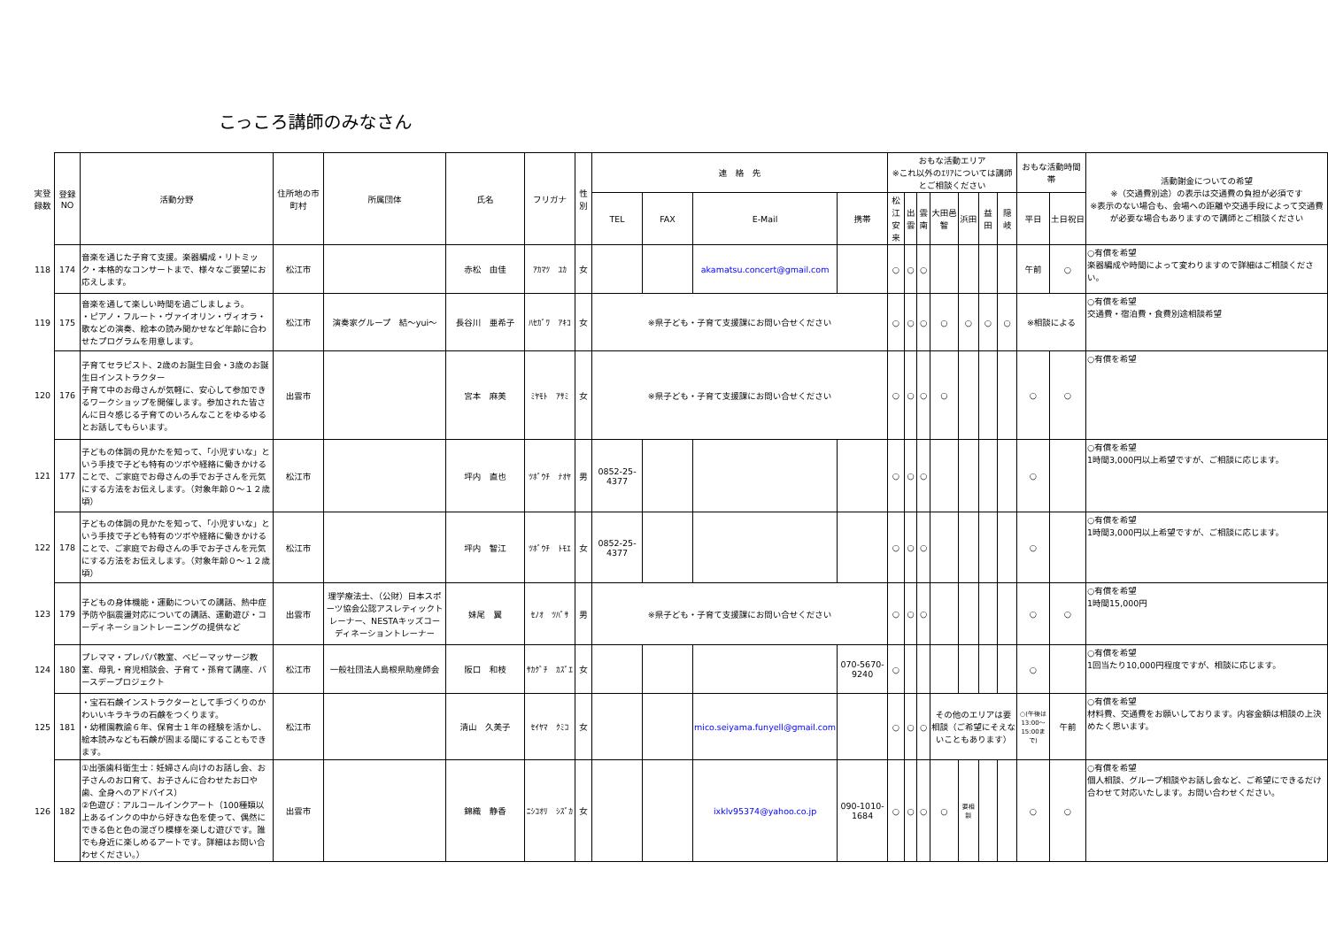こっころ講師のみなさん
| 実登録数 | 登録NO | 活動分野 | 住所地の市町村 | 所属団体 | 氏名 | フリガナ | 性別 | 連 絡 先 | | | | おもな活動エリア ※これ以外のｴﾘｱについては講師とご相談ください | | | | | | | おもな活動時間帯 | | 活動謝金についての希望 ※（交通費別途）の表示は交通費の負担が必須です ※表示のない場合も、会場への距離や交通手段によって交通費が必要な場合もありますので講師とご相談ください |
| --- | --- | --- | --- | --- | --- | --- | --- | --- | --- | --- | --- | --- | --- | --- | --- | --- | --- | --- | --- | --- | --- |
| | | | | | | | | TEL | FAX | E-Mail | 携帯 | 松江安来 | 出雲 | 雲南 | 大田邑智 | 浜田 | 益田 | 隠岐 | 平日 | 土日祝日 | |
| 118 | 174 | 音楽を通じた子育て支援。楽器編成・リトミック・本格的なコンサートまで、様々なご要望にお応えします。 | 松江市 | | 赤松 由佳 | ｱｶﾏﾂ ﾕｶ | 女 | | | akamatsu.concert@gmail.com | | ○ | ○ | ○ | | | | | 午前 | ○ | ○有償を希望 楽器編成や時間によって変わりますので詳細はご相談ください。 |
| 119 | 175 | 音楽を通して楽しい時間を過ごしましょう。 ・ピアノ・フルート・ヴァイオリン・ヴィオラ・歌などの演奏、絵本の読み聞かせなど年齢に合わせたプログラムを用意します。 | 松江市 | 演奏家グループ 結～yui～ | 長谷川 亜希子 | ﾊｾｶﾞﾜ ｱｷｺ | 女 | ※県子ども・子育て支援課にお問い合せください | | | | ○ | ○ | ○ | ○ | ○ | ○ | ○ | ※相談による | | ○有償を希望 交通費・宿泊費・食費別途相談希望 |
| 120 | 176 | 子育てセラピスト、2歳のお誕生日会・3歳のお誕生日インストラクター 子育て中のお母さんが気軽に、安心して参加できるワークショップを開催します。参加された皆さんに日々感じる子育てのいろんなことをゆるゆるとお話してもらいます。 | 出雲市 | | 宮本 麻美 | ﾐﾔﾓﾄ ｱｻﾐ | 女 | ※県子ども・子育て支援課にお問い合せください | | | | ○ | ○ | ○ | ○ | | | | ○ | ○ | ○有償を希望 |
| 121 | 177 | 子どもの体調の見かたを知って、「小児すいな」という手技で子ども特有のツボや経絡に働きかけることで、ご家庭でお母さんの手でお子さんを元気にする方法をお伝えします。（対象年齢０～１２歳頃） | 松江市 | | 坪内 直也 | ﾂﾎﾞｳﾁ ﾅｵﾔ | 男 | 0852-25-4377 | | | | ○ | ○ | ○ | | | | | ○ | | ○有償を希望 1時間3,000円以上希望ですが、ご相談に応じます。 |
| 122 | 178 | 子どもの体調の見かたを知って、「小児すいな」という手技で子ども特有のツボや経絡に働きかけることで、ご家庭でお母さんの手でお子さんを元気にする方法をお伝えします。（対象年齢０～１２歳頃） | 松江市 | | 坪内 智江 | ﾂﾎﾞｳﾁ ﾄﾓｴ | 女 | 0852-25-4377 | | | | ○ | ○ | ○ | | | | | ○ | | ○有償を希望 1時間3,000円以上希望ですが、ご相談に応じます。 |
| 123 | 179 | 子どもの身体機能・運動についての講話、熱中症予防や脳震盪対応についての講話、運動遊び・コーディネーショントレーニングの提供など | 出雲市 | 理学療法士、（公財）日本スポーツ協会公認アスレティックトレーナー、NESTAキッズコーディネーショントレーナー | 妹尾 翼 | ｾﾉｵ ﾂﾊﾞｻ | 男 | ※県子ども・子育て支援課にお問い合せください | | | | ○ | ○ | ○ | | | | | ○ | ○ | ○有償を希望 1時間15,000円 |
| 124 | 180 | プレママ・プレパパ教室、ベビーマッサージ教室、母乳・育児相談会、子育て・孫育て講座、バースデープロジェクト | 松江市 | 一般社団法人島根県助産師会 | 阪口 和枝 | ｻｶｸﾞﾁ ｶｽﾞｴ | 女 | | | | 070-5670-9240 | ○ | | | | | | | ○ | | ○有償を希望 1回当たり10,000円程度ですが、相談に応じます。 |
| 125 | 181 | ・宝石石鹸インストラクターとして手づくりのかわいいキラキラの石鹸をつくります。 ・幼稚園教諭６年、保育士１年の経験を活かし、絵本読みなども石鹸が固まる間にすることもできます。 | 松江市 | | 清山 久美子 | ｾｲﾔﾏ ｸﾐｺ | 女 | | | mico.seiyama.funyell@gmail.com | | ○ | ○ | ○ | その他のエリアは要相談（ご希望にそえないこともあります） | | | | ○(午後は13:00～15:00まで) | 午前 | ○有償を希望 材料費、交通費をお願いしております。内容金額は相談の上決めたく思います。 |
| 126 | 182 | ①出張歯科衛生士：妊婦さん向けのお話し会、お子さんのお口育て、お子さんに合わせたお口や歯、全身へのアドバイス） ②色遊び：アルコールインクアート（100種類以上あるインクの中から好きな色を使って、偶然にできる色と色の混ざり模様を楽しむ遊びです。誰でも身近に楽しめるアートです。詳細はお問い合わせください。） | 出雲市 | | 錦織 静香 | ﾆｼｺｵﾘ ｼｽﾞｶ | 女 | | | ixklv95374@yahoo.co.jp | 090-1010-1684 | ○ | ○ | ○ | ○ | 要相談 | | | ○ | ○ | ○有償を希望 個人相談、グループ相談やお話し会など、ご希望にできるだけ合わせて対応いたします。お問い合わせください。 |